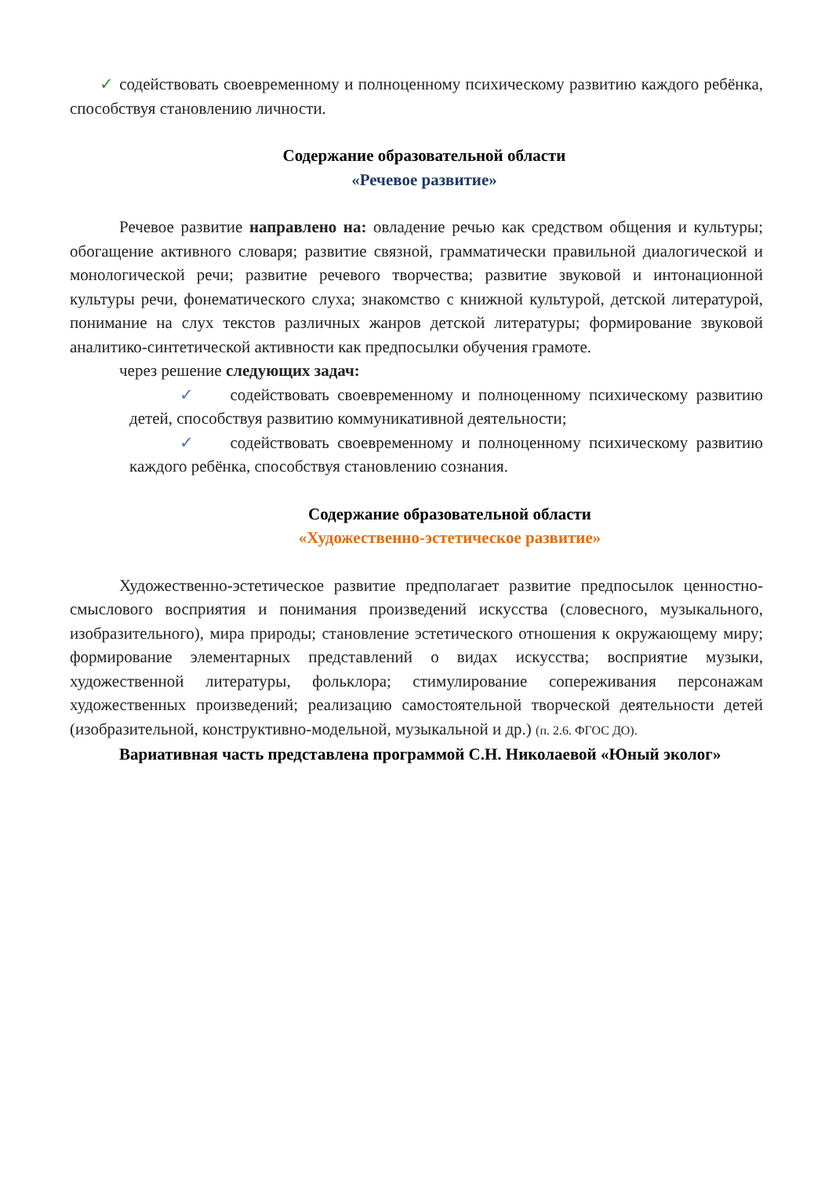✓ содействовать своевременному и полноценному психическому развитию каждого ребёнка, способствуя становлению личности.
Содержание образовательной области
«Речевое развитие»
Речевое развитие направлено на: овладение речью как средством общения и культуры; обогащение активного словаря; развитие связной, грамматически правильной диалогической и монологической речи; развитие речевого творчества; развитие звуковой и интонационной культуры речи, фонематического слуха; знакомство с книжной культурой, детской литературой, понимание на слух текстов различных жанров детской литературы; формирование звуковой аналитико-синтетической активности как предпосылки обучения грамоте.
через решение следующих задач:
✓ содействовать своевременному и полноценному психическому развитию детей, способствуя развитию коммуникативной деятельности;
✓ содействовать своевременному и полноценному психическому развитию каждого ребёнка, способствуя становлению сознания.
Содержание образовательной области
«Художественно-эстетическое развитие»
Художественно-эстетическое развитие предполагает развитие предпосылок ценностно-смыслового восприятия и понимания произведений искусства (словесного, музыкального, изобразительного), мира природы; становление эстетического отношения к окружающему миру; формирование элементарных представлений о видах искусства; восприятие музыки, художественной литературы, фольклора; стимулирование сопереживания персонажам художественных произведений; реализацию самостоятельной творческой деятельности детей (изобразительной, конструктивно-модельной, музыкальной и др.) (п. 2.6. ФГОС ДО).
Вариативная часть представлена программой С.Н. Николаевой «Юный эколог»